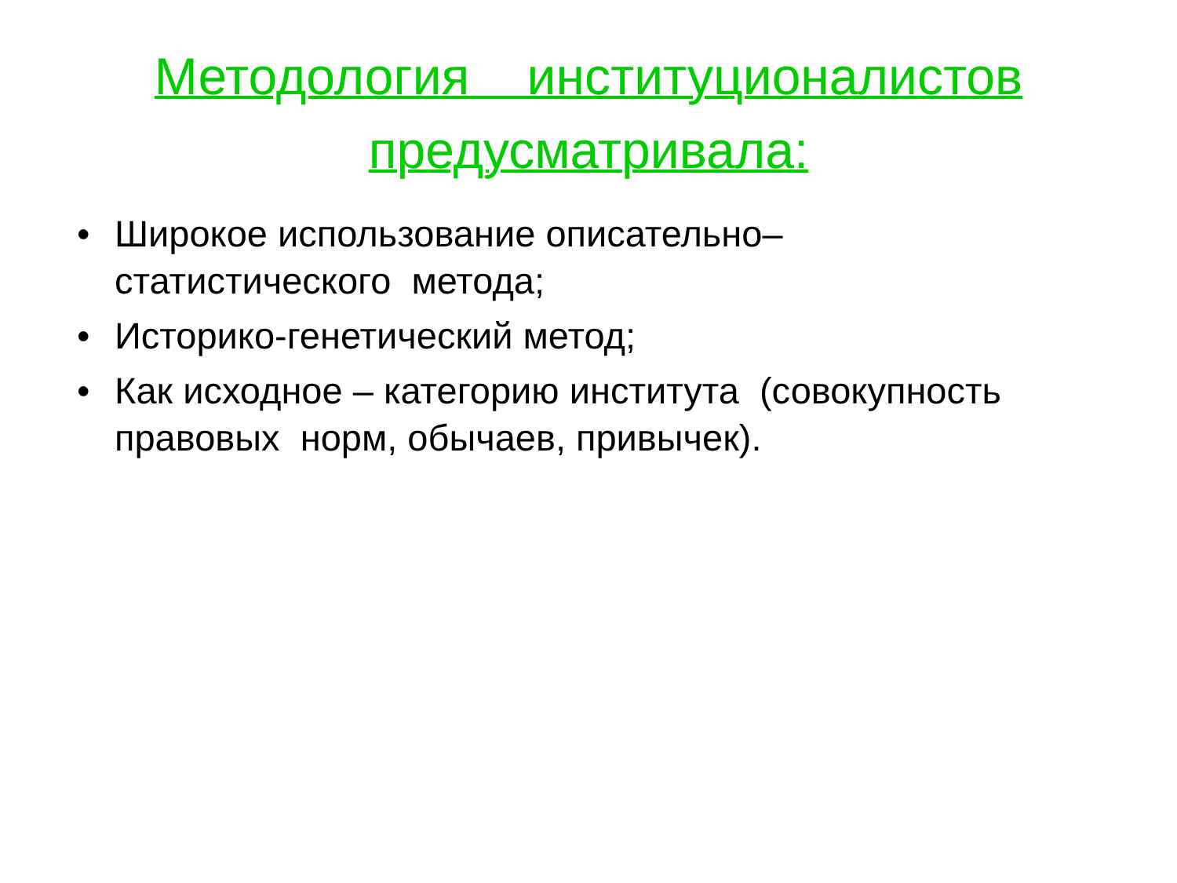Методология институционалистов
предусматривала:
• Широкое использование описательно–
статистического метода;
• Историко-генетический метод;
• Как исходное – категорию института (совокупность правовых норм, обычаев, привычек).